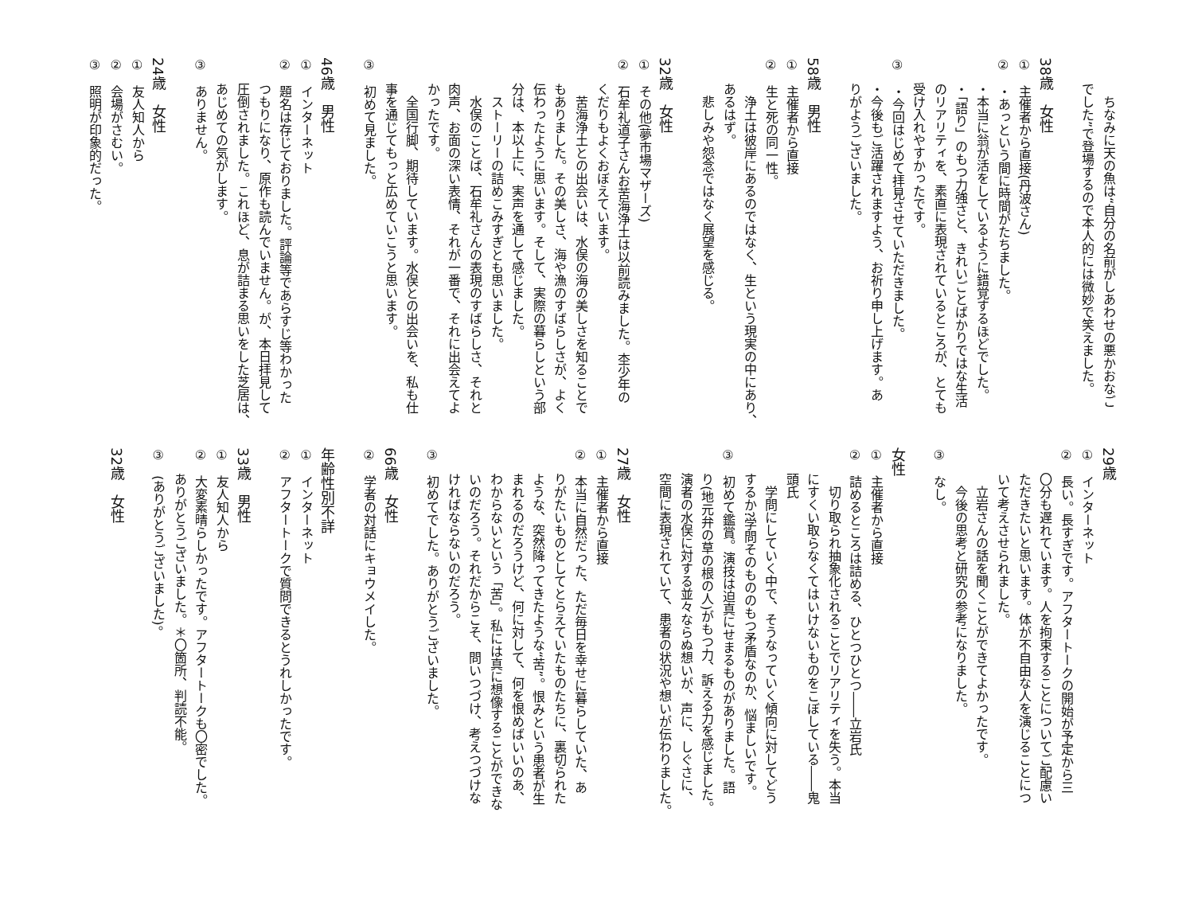ちなみに天の魚は“自分の名前がしあわせの悪かおなご
でした”で登場するので本人的には微妙で笑えました。
38歳　女性
①　主催者から直接(丹波さん)
②　・あっという間に時間がたちました。
・本当に翁が活をしているように錯覚するほどでした。
・「語り」のもつ力強さと、きれいごとばかりではな生活
のリアリティを、素直に表現されているところが、とても
受け入れやすかったです。
③　・今回はじめて拝見させていただきました。
・今後もご活躍されますよう、お祈り申し上げます。あ
りがようございました。
58歳　男性
①　主催者から直接
②　生と死の同一性。
浄土は彼岸にあるのではなく、生という現実の中にあり、
あるはず。
悲しみや怨念ではなく展望を感じる。
32歳　女性
①　その他(夢市場マザーズ)
②　石牟礼道子さんお苦海浄土は以前読みました。杢少年の
くだりもよくおぼえています。
苦海浄土との出会いは、水俣の海の美しさを知ることで
もありました。その美しさ、海や漁のすばらしさが、よく
伝わったように思います。そして、実際の暮らしという部
分は、本以上に、実声を通して感じました。
ストーリーの詰めこみすぎとも思いました。
水俣のことば、石牟礼さんの表現のすばらしさ、それと
肉声、お面の深い表情、それが一番で、それに出会えてよ
かったです。
全国行脚、期待しています。水俣との出会いを、私も仕
事を通じてもっと広めていこうと思います。
③　初めて見ました。
46歳　男性
①　インターネット
②　題名は存じておりました。評論等であらすじ等わかった
つもりになり、原作も読んでいません。が、本日拝見して
圧倒されました。これほど、息が詰まる思いをした芝居は、
あじめての気がします。
③　ありません。
24歳　女性
①　友人知人から
②　会場がさむい。
③　照明が印象的だった。
29歳
①　インターネット
②　長い。長すぎです。アフタートークの開始が予定から三
〇分も遅れています。人を拘束することについてご配慮い
ただきたいと思います。体が不自由な人を演じることにつ
いて考えさせられました。
立岩さんの話を聞くことができてよかったです。
今後の思考と研究の参考になりました。
③　なし。
女性
①　主催者から直接
②　詰めるところは詰める、ひとつひとつ――立岩氏
切り取られ抽象化されることでリアリティを失う。本当
にすくい取らなくてはいけないものをこぼしている――鬼
頭氏
学問にしていく中で、そうなっていく傾向に対してどう
するか?学問そのもののもつ矛盾なのか、悩ましいです。
③　初めて鑑賞。演技は迫真にせまるものがありました。語
り(地元弁の草の根の人)がもつ力、訴える力を感じました。
演者の水俣に対する並々ならぬ想いが、声に、しぐさに、
空間に表現されていて、患者の状況や想いが伝わりました。
27歳　女性
①　主催者から直接
②　本当に自然だった、ただ毎日を幸せに暮らしていた、あ
りがたいものとしてとらえていたものたちに、裏切られた
ような、突然降ってきたような“苦”。恨みという患者が生
まれるのだろうけど、何に対して、何を恨めばいいのあ、
わからないという「苦」。私には真に想像することができな
いのだろう。それだからこそ、問いつづけ、考えつづけな
ければならないのだろう。
③　初めてでした。ありがとうございました。
66歳　女性
②　学者の対話にキョウメイした。
年齢性別不詳
①　インターネット
②　アフタートークで質問できるとうれしかったです。
33歳　男性
①　友人知人から
②　大変素晴らしかったです。アフタートークも〇密でした。
ありがとうございました。＊〇箇所、判読不能。
③　(ありがとうございました)。
32歳　女性